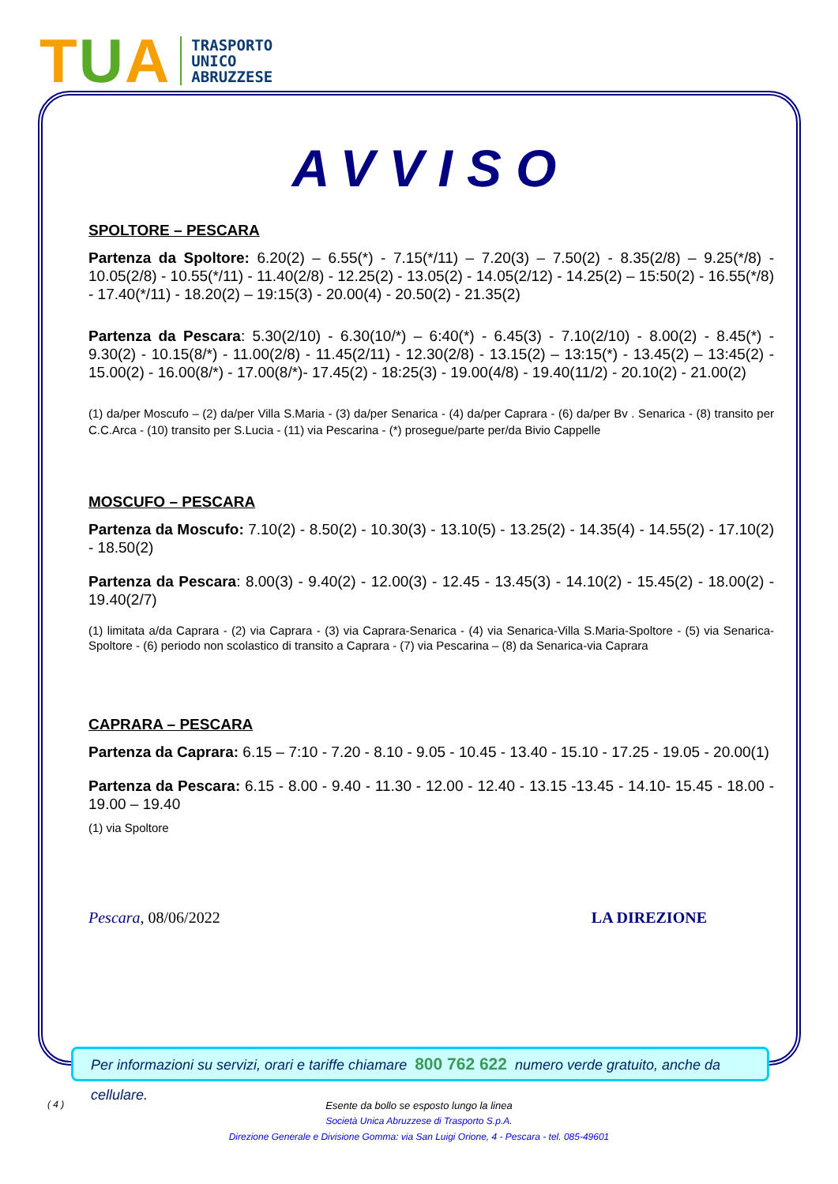TUA
TRASPORTO
UNICO
ABRUZZESE
AVVISO
SPOLTORE – PESCARA
Partenza da Spoltore: 6.20(2) – 6.55(*) - 7.15(*/11) – 7.20(3) – 7.50(2) - 8.35(2/8) – 9.25(*/8) - 10.05(2/8) - 10.55(*/11) - 11.40(2/8) - 12.25(2) - 13.05(2) - 14.05(2/12) - 14.25(2) – 15:50(2) - 16.55(*/8) - 17.40(*/11) - 18.20(2) – 19:15(3) - 20.00(4) - 20.50(2) - 21.35(2)
Partenza da Pescara: 5.30(2/10) - 6.30(10/*) – 6:40(*) - 6.45(3) - 7.10(2/10) - 8.00(2) - 8.45(*) - 9.30(2) - 10.15(8/*) - 11.00(2/8) - 11.45(2/11) - 12.30(2/8) - 13.15(2) – 13:15(*) - 13.45(2) – 13:45(2) - 15.00(2) - 16.00(8/*) - 17.00(8/*)- 17.45(2) - 18:25(3) - 19.00(4/8) - 19.40(11/2) - 20.10(2) - 21.00(2)
(1) da/per Moscufo – (2) da/per Villa S.Maria - (3) da/per Senarica - (4) da/per Caprara - (6) da/per Bv . Senarica - (8) transito per C.C.Arca - (10) transito per S.Lucia - (11) via Pescarina - (*) prosegue/parte per/da Bivio Cappelle
MOSCUFO – PESCARA
Partenza da Moscufo: 7.10(2) - 8.50(2) - 10.30(3) - 13.10(5) - 13.25(2) - 14.35(4) - 14.55(2) - 17.10(2) - 18.50(2)
Partenza da Pescara: 8.00(3) - 9.40(2) - 12.00(3) - 12.45 - 13.45(3) - 14.10(2) - 15.45(2) - 18.00(2) - 19.40(2/7)
(1) limitata a/da Caprara - (2) via Caprara - (3) via Caprara-Senarica - (4) via Senarica-Villa S.Maria-Spoltore - (5) via Senarica-Spoltore - (6) periodo non scolastico di transito a Caprara - (7) via Pescarina – (8) da Senarica-via Caprara
CAPRARA – PESCARA
Partenza da Caprara: 6.15 – 7:10 - 7.20 - 8.10 - 9.05 - 10.45 - 13.40 - 15.10 - 17.25 - 19.05 - 20.00(1)
Partenza da Pescara: 6.15 - 8.00 - 9.40 - 11.30 - 12.00 - 12.40 - 13.15 -13.45 - 14.10- 15.45 - 18.00 - 19.00 – 19.40
(1) via Spoltore
Pescara, 08/06/2022 LA DIREZIONE
Per informazioni su servizi, orari e tariffe chiamare 800 762 622 numero verde gratuito, anche da cellulare.
( 4 )
Esente da bollo se esposto lungo la linea
Società Unica Abruzzese di Trasporto S.p.A.
Direzione Generale e Divisione Gomma: via San Luigi Orione, 4 - Pescara - tel. 085-49601